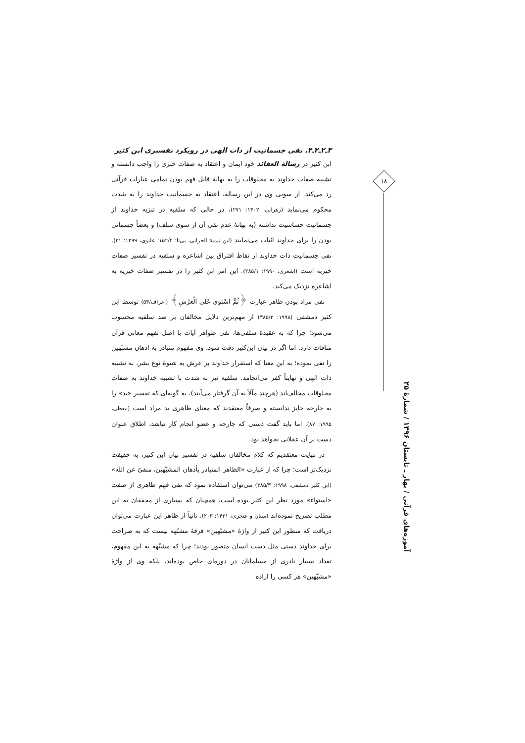۳ـ۲ـ۲ـ۴. نفی جسمانیت از ذات الهی در رویکرد تفسیری ابن کثیر
ابن کثیر در رسالة العقائد خود ایمان و اعتقاد به صفات خبری را واجب دانسته و تشبیه صفات خداوند به مخلوقات را به بهانهٔ قابل فهم بودن تمامی عبارات قرآنی رد می‌کند. از سویی وی در این رساله، اعتقاد به جسمانیت خداوند را به شدت محکوم می‌نماید (زهرانی، ۱۴۰۲: ۲۷۱)، در حالی که سلفیه در تنزیه خداوند از جسمانیت حساسیت نداشته (به بهانهٔ عدم نفی آن از سوی سلف) و بعضاً جسمانی بودن را برای خداوند اثبات می‌نمایند (ابن تیمیة الحرانی، بی‌تا: ۱۵۲/۴؛ علیوی، ۱۳۹۹: ۳۱). نفی جسمانیت ذات خداوند از نقاط افتراق بین اشاعره و سلفیه در تفسیر صفات خبریه است (اشعری، ۱۹۹۰: ۲۸۵/۱). این امر ابن کثیر را در تفسیر صفات خبریه به اشاعره نزدیک می‌کند.
نفی مراد بودن ظاهر عبارت ﴿ثُمَّ اسْتَوَى عَلَى الْعَرْشِ﴾ (اعراف/۵۴) توسط ابن کثیر دمشقی (۱۹۹۸: ۳۸۵/۳) از مهم‌ترین دلایل مخالفان بر ضد سلفیه محسوب می‌شود؛ چرا که به عقیدهٔ سلفی‌ها، نفی ظواهر آیات با اصل تفهم معانی قرآن منافات دارد. اما اگر در بیان ابن‌کثیر دقت شود، وی مفهوم متبادر به اذهان مشبّهین را نفی نموده؛ به این معنا که استقرار خداوند بر عرش به شیوهٔ نوع بشر، به تشبیه ذات الهی و نهایتاً کفر می‌انجامد. سلفیه نیز به شدت با تشبیه خداوند به صفات مخلوقات مخالف‌اند (هرچند مآلاً به آن گرفتار می‌آیند)، به گونه‌ای که تفسیر «ید» را به جارحه جایز ندانسته و صرفاً معتقدند که معنای ظاهری ید مراد است (معطی، ۱۹۹۵: ۸۷). اما باید گفت دستی که جارحه و عضو انجام کار نباشد، اطلاق عنوان دست بر آن عقلانی نخواهد بود.
در نهایت معتقدیم که کلام مخالفان سلفیه در تفسیر بیان ابن کثیر، به حقیقت نزدیک‌تر است؛ چرا که از عبارت «الظاهر المتبادر بأذهان المشبّهین، منفیّ عن الله» (ابن کثیر دمشقی، ۱۹۹۸: ۳۸۵/۳) می‌توان استفاده نمود که نفی فهم ظاهری از صفت «استواء» مورد نظر ابن کثیر بوده است، همچنان که بسیاری از محققان به این مطلب تصریح نموده‌اند (سنان و عنجری، ۱۴۳۱: ۲۰۳). ثانیاً از ظاهر این عبارت می‌توان دریافت که منظور ابن کثیر از واژهٔ «مشبّهین» فرقهٔ مشبّهه نیست که به صراحت برای خداوند دستی مثل دست انسان متصور بودند؛ چرا که مشبّهه به این مفهوم، تعداد بسیار نادری از مسلمانان در دوره‌ای خاص بوده‌اند، بلکه وی از واژهٔ «مشبّهین» هر کسی را اراده
۱۸
آموزه‌های قرآنی / بهار ـ تابستان ۱۳۹۶ / شمارهٔ ۲۵